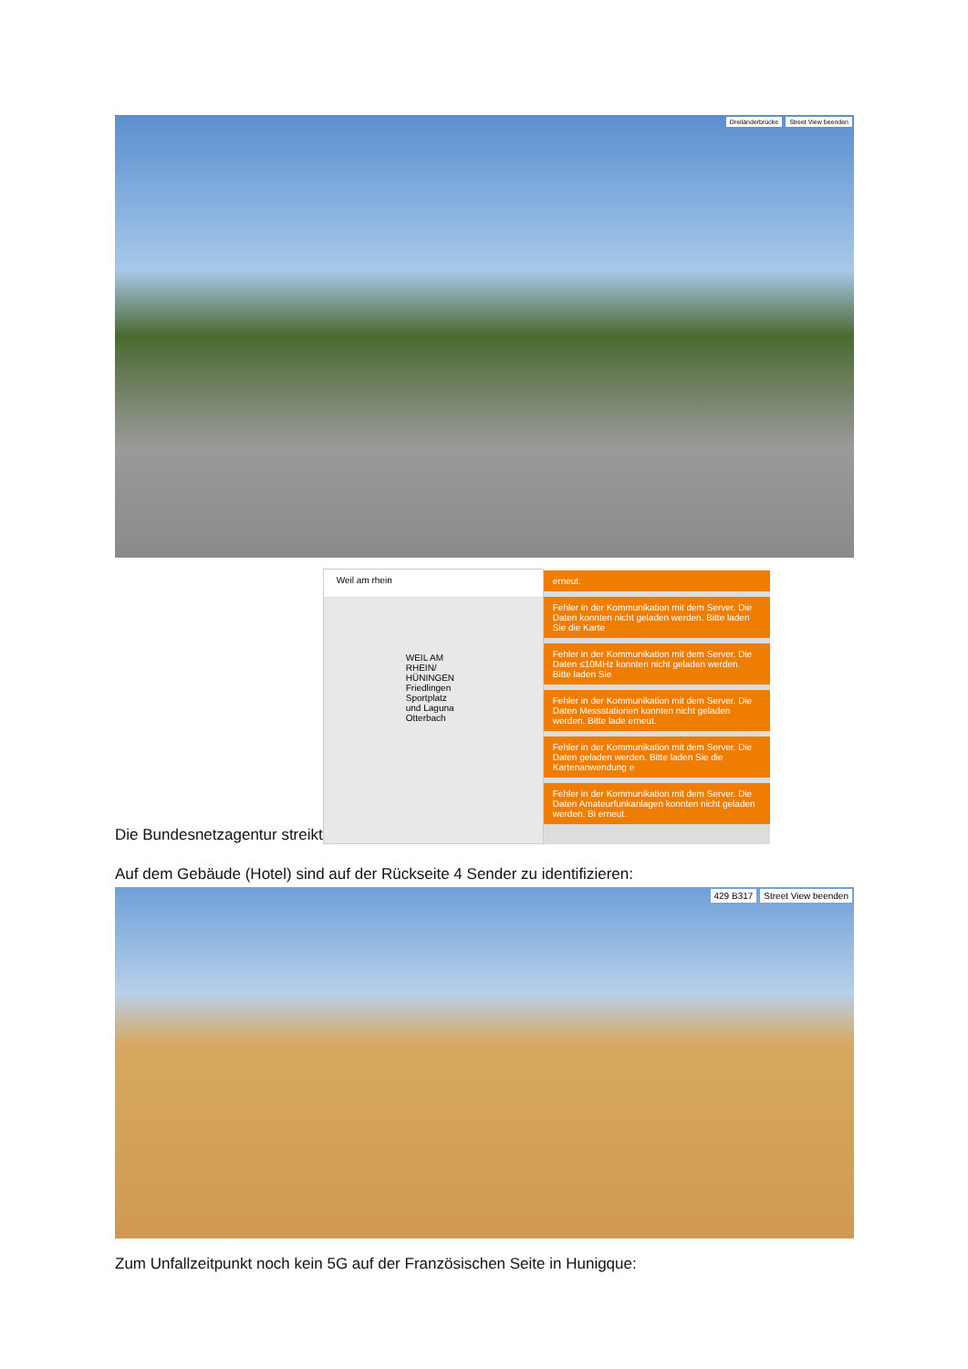Street View beenden Dreiländerbrücke
Die Bundesnetzagentur streikt
Weil am rhein
WEIL AM RHEIN/ HÜNINGEN
Friedlingen
Sportplatz und Laguna
Otterbach
erneut.
Fehler in der Kommunikation mit dem Server. Die Daten konnten nicht geladen werden. Bitte laden Sie die Karte
Fehler in der Kommunikation mit dem Server. Die Daten ≤10MHz konnten nicht geladen werden. Bitte laden Sie
Fehler in der Kommunikation mit dem Server. Die Daten Messstationen konnten nicht geladen werden. Bitte lade erneut.
Fehler in der Kommunikation mit dem Server. Die Daten geladen werden. Bitte laden Sie die Kartenanwendung e
Fehler in der Kommunikation mit dem Server. Die Daten Amateurfunkanlagen konnten nicht geladen werden. Bi erneut.
Auf dem Gebäude (Hotel) sind auf der Rückseite 4 Sender zu identifizieren:
Street View beenden 429 B317
Zum Unfallzeitpunkt noch kein 5G auf der Französischen Seite in Hunigque: